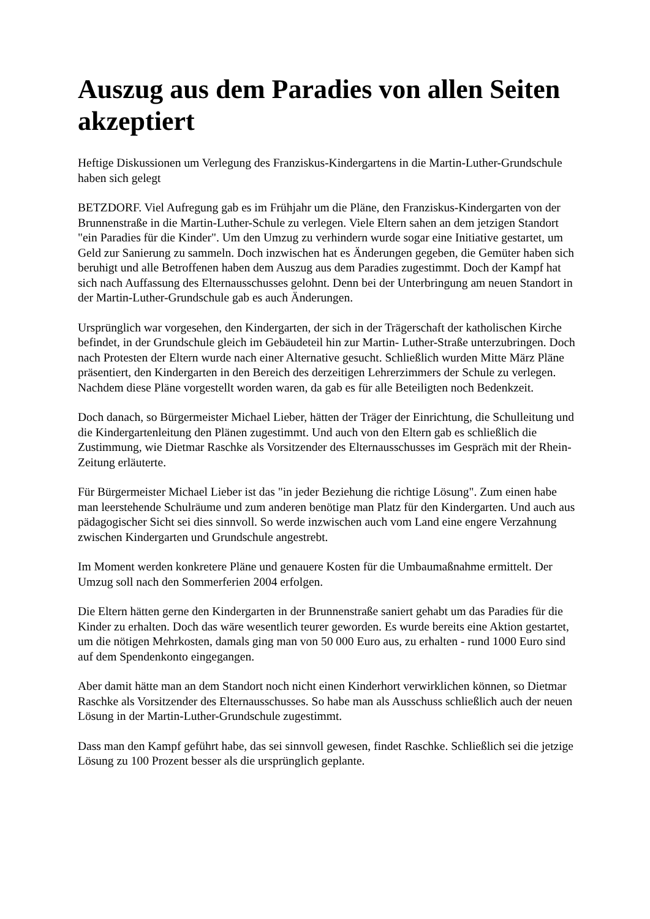Auszug aus dem Paradies von allen Seiten akzeptiert
Heftige Diskussionen um Verlegung des Franziskus-Kindergartens in die Martin-Luther-Grundschule haben sich gelegt
BETZDORF. Viel Aufregung gab es im Frühjahr um die Pläne, den Franziskus-Kindergarten von der Brunnenstraße in die Martin-Luther-Schule zu verlegen. Viele Eltern sahen an dem jetzigen Standort "ein Paradies für die Kinder". Um den Umzug zu verhindern wurde sogar eine Initiative gestartet, um Geld zur Sanierung zu sammeln. Doch inzwischen hat es Änderungen gegeben, die Gemüter haben sich beruhigt und alle Betroffenen haben dem Auszug aus dem Paradies zugestimmt. Doch der Kampf hat sich nach Auffassung des Elternausschusses gelohnt. Denn bei der Unterbringung am neuen Standort in der Martin-Luther-Grundschule gab es auch Änderungen.
Ursprünglich war vorgesehen, den Kindergarten, der sich in der Trägerschaft der katholischen Kirche befindet, in der Grundschule gleich im Gebäudeteil hin zur Martin- Luther-Straße unterzubringen. Doch nach Protesten der Eltern wurde nach einer Alternative gesucht. Schließlich wurden Mitte März Pläne präsentiert, den Kindergarten in den Bereich des derzeitigen Lehrerzimmers der Schule zu verlegen. Nachdem diese Pläne vorgestellt worden waren, da gab es für alle Beteiligten noch Bedenkzeit.
Doch danach, so Bürgermeister Michael Lieber, hätten der Träger der Einrichtung, die Schulleitung und die Kindergartenleitung den Plänen zugestimmt. Und auch von den Eltern gab es schließlich die Zustimmung, wie Dietmar Raschke als Vorsitzender des Elternausschusses im Gespräch mit der Rhein- Zeitung erläuterte.
Für Bürgermeister Michael Lieber ist das "in jeder Beziehung die richtige Lösung". Zum einen habe man leerstehende Schulräume und zum anderen benötige man Platz für den Kindergarten. Und auch aus pädagogischer Sicht sei dies sinnvoll. So werde inzwischen auch vom Land eine engere Verzahnung zwischen Kindergarten und Grundschule angestrebt.
Im Moment werden konkretere Pläne und genauere Kosten für die Umbaumaßnahme ermittelt. Der Umzug soll nach den Sommerferien 2004 erfolgen.
Die Eltern hätten gerne den Kindergarten in der Brunnenstraße saniert gehabt um das Paradies für die Kinder zu erhalten. Doch das wäre wesentlich teurer geworden. Es wurde bereits eine Aktion gestartet, um die nötigen Mehrkosten, damals ging man von 50 000 Euro aus, zu erhalten - rund 1000 Euro sind auf dem Spendenkonto eingegangen.
Aber damit hätte man an dem Standort noch nicht einen Kinderhort verwirklichen können, so Dietmar Raschke als Vorsitzender des Elternausschusses. So habe man als Ausschuss schließlich auch der neuen Lösung in der Martin-Luther-Grundschule zugestimmt.
Dass man den Kampf geführt habe, das sei sinnvoll gewesen, findet Raschke. Schließlich sei die jetzige Lösung zu 100 Prozent besser als die ursprünglich geplante.